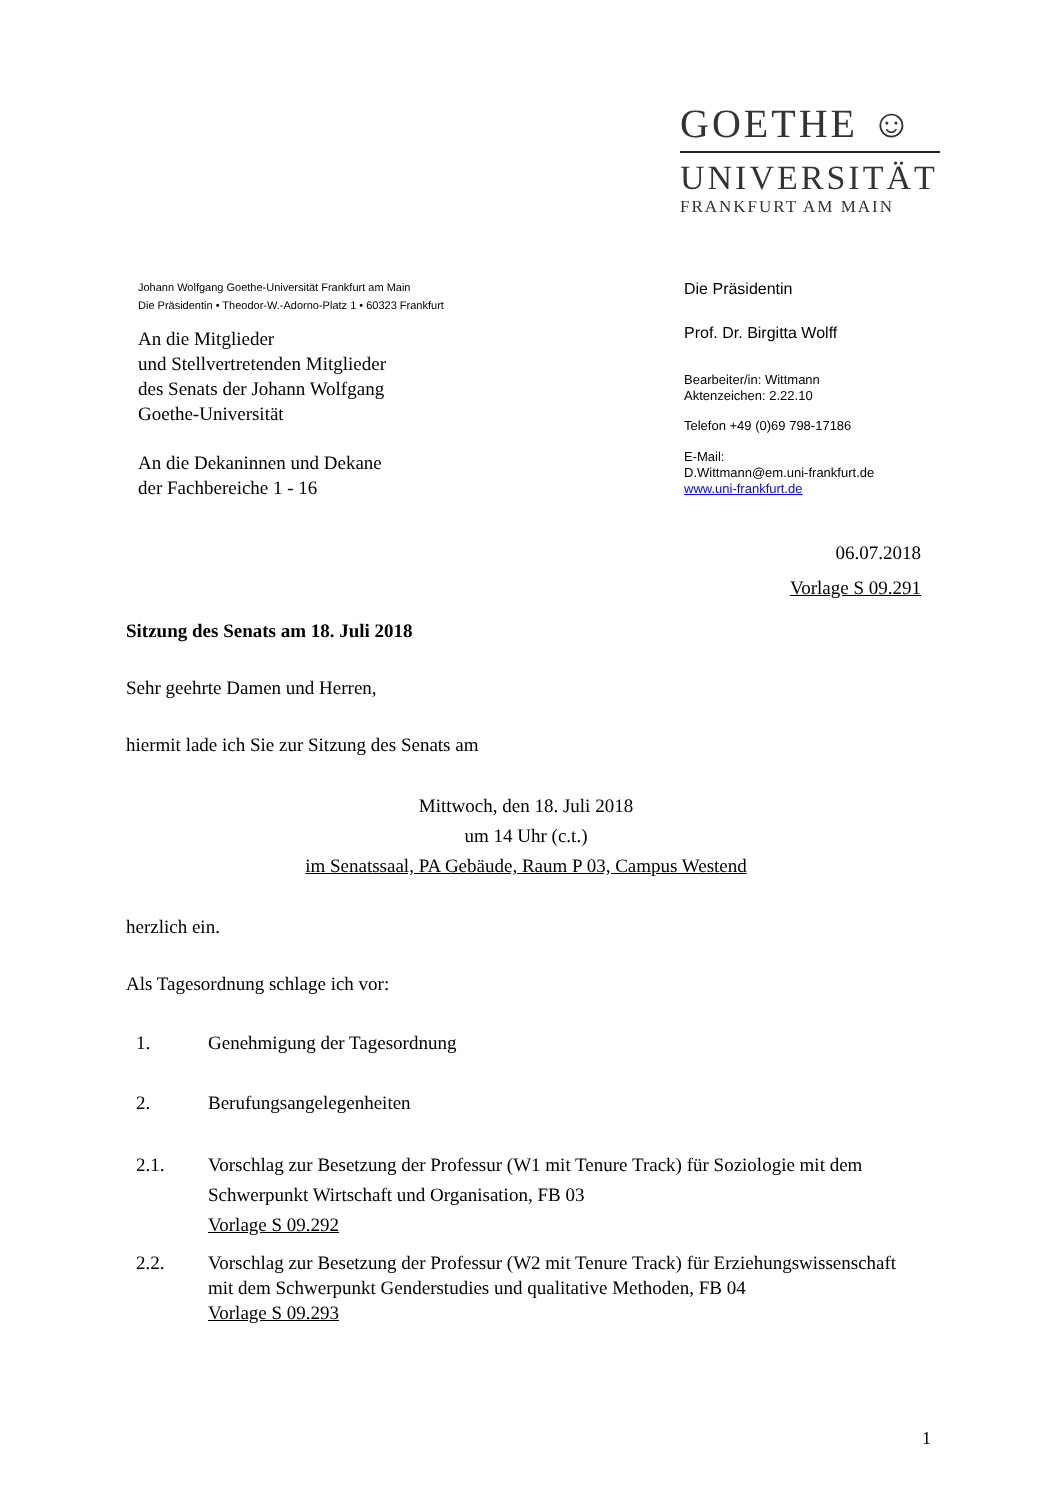GOETHE ☺
UNIVERSITÄT
FRANKFURT AM MAIN
Johann Wolfgang Goethe-Universität Frankfurt am Main
Die Präsidentin • Theodor-W.-Adorno-Platz 1 • 60323 Frankfurt
An die Mitglieder
und Stellvertretenden Mitglieder
des Senats der Johann Wolfgang
Goethe-Universität
An die Dekaninnen und Dekane
der Fachbereiche 1 - 16
Die Präsidentin
Prof. Dr. Birgitta Wolff
Bearbeiter/in: Wittmann
Aktenzeichen: 2.22.10
Telefon +49 (0)69 798-17186
E-Mail:
D.Wittmann@em.uni-frankfurt.de
www.uni-frankfurt.de
06.07.2018
Vorlage S 09.291
Sitzung des Senats am 18. Juli 2018
Sehr geehrte Damen und Herren,
hiermit lade ich Sie zur Sitzung des Senats am
Mittwoch, den 18. Juli 2018
um 14 Uhr (c.t.)
im Senatssaal, PA Gebäude, Raum P 03, Campus Westend
herzlich ein.
Als Tagesordnung schlage ich vor:
1. Genehmigung der Tagesordnung
2. Berufungsangelegenheiten
2.1. Vorschlag zur Besetzung der Professur (W1 mit Tenure Track) für Soziologie mit dem Schwerpunkt Wirtschaft und Organisation, FB 03
Vorlage S 09.292
2.2. Vorschlag zur Besetzung der Professur (W2 mit Tenure Track) für Erziehungswissenschaft mit dem Schwerpunkt Genderstudies und qualitative Methoden, FB 04
Vorlage S 09.293
1